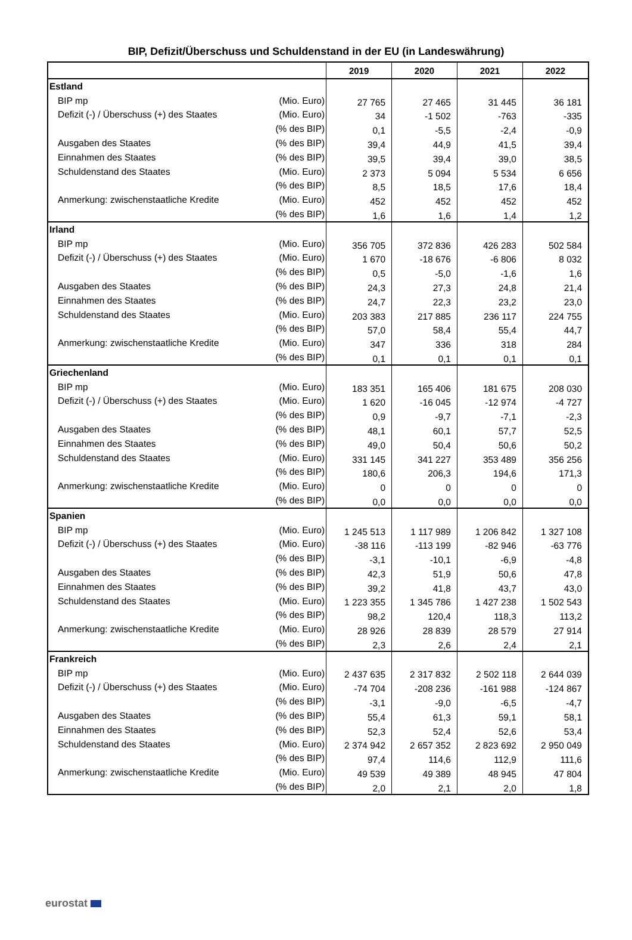BIP, Defizit/Überschuss und Schuldenstand in der EU (in Landeswährung)
| | | 2019 | 2020 | 2021 | 2022 |
| --- | --- | --- | --- | --- | --- |
| Estland | | | | | |
| BIP mp | (Mio. Euro) | 27 765 | 27 465 | 31 445 | 36 181 |
| Defizit (-) / Überschuss (+) des Staates | (Mio. Euro) | 34 | -1 502 | -763 | -335 |
| | (% des BIP) | 0,1 | -5,5 | -2,4 | -0,9 |
| Ausgaben des Staates | (% des BIP) | 39,4 | 44,9 | 41,5 | 39,4 |
| Einnahmen des Staates | (% des BIP) | 39,5 | 39,4 | 39,0 | 38,5 |
| Schuldenstand des Staates | (Mio. Euro) | 2 373 | 5 094 | 5 534 | 6 656 |
| | (% des BIP) | 8,5 | 18,5 | 17,6 | 18,4 |
| Anmerkung: zwischenstaatliche Kredite | (Mio. Euro) | 452 | 452 | 452 | 452 |
| | (% des BIP) | 1,6 | 1,6 | 1,4 | 1,2 |
| Irland | | | | | |
| BIP mp | (Mio. Euro) | 356 705 | 372 836 | 426 283 | 502 584 |
| Defizit (-) / Überschuss (+) des Staates | (Mio. Euro) | 1 670 | -18 676 | -6 806 | 8 032 |
| | (% des BIP) | 0,5 | -5,0 | -1,6 | 1,6 |
| Ausgaben des Staates | (% des BIP) | 24,3 | 27,3 | 24,8 | 21,4 |
| Einnahmen des Staates | (% des BIP) | 24,7 | 22,3 | 23,2 | 23,0 |
| Schuldenstand des Staates | (Mio. Euro) | 203 383 | 217 885 | 236 117 | 224 755 |
| | (% des BIP) | 57,0 | 58,4 | 55,4 | 44,7 |
| Anmerkung: zwischenstaatliche Kredite | (Mio. Euro) | 347 | 336 | 318 | 284 |
| | (% des BIP) | 0,1 | 0,1 | 0,1 | 0,1 |
| Griechenland | | | | | |
| BIP mp | (Mio. Euro) | 183 351 | 165 406 | 181 675 | 208 030 |
| Defizit (-) / Überschuss (+) des Staates | (Mio. Euro) | 1 620 | -16 045 | -12 974 | -4 727 |
| | (% des BIP) | 0,9 | -9,7 | -7,1 | -2,3 |
| Ausgaben des Staates | (% des BIP) | 48,1 | 60,1 | 57,7 | 52,5 |
| Einnahmen des Staates | (% des BIP) | 49,0 | 50,4 | 50,6 | 50,2 |
| Schuldenstand des Staates | (Mio. Euro) | 331 145 | 341 227 | 353 489 | 356 256 |
| | (% des BIP) | 180,6 | 206,3 | 194,6 | 171,3 |
| Anmerkung: zwischenstaatliche Kredite | (Mio. Euro) | 0 | 0 | 0 | 0 |
| | (% des BIP) | 0,0 | 0,0 | 0,0 | 0,0 |
| Spanien | | | | | |
| BIP mp | (Mio. Euro) | 1 245 513 | 1 117 989 | 1 206 842 | 1 327 108 |
| Defizit (-) / Überschuss (+) des Staates | (Mio. Euro) | -38 116 | -113 199 | -82 946 | -63 776 |
| | (% des BIP) | -3,1 | -10,1 | -6,9 | -4,8 |
| Ausgaben des Staates | (% des BIP) | 42,3 | 51,9 | 50,6 | 47,8 |
| Einnahmen des Staates | (% des BIP) | 39,2 | 41,8 | 43,7 | 43,0 |
| Schuldenstand des Staates | (Mio. Euro) | 1 223 355 | 1 345 786 | 1 427 238 | 1 502 543 |
| | (% des BIP) | 98,2 | 120,4 | 118,3 | 113,2 |
| Anmerkung: zwischenstaatliche Kredite | (Mio. Euro) | 28 926 | 28 839 | 28 579 | 27 914 |
| | (% des BIP) | 2,3 | 2,6 | 2,4 | 2,1 |
| Frankreich | | | | | |
| BIP mp | (Mio. Euro) | 2 437 635 | 2 317 832 | 2 502 118 | 2 644 039 |
| Defizit (-) / Überschuss (+) des Staates | (Mio. Euro) | -74 704 | -208 236 | -161 988 | -124 867 |
| | (% des BIP) | -3,1 | -9,0 | -6,5 | -4,7 |
| Ausgaben des Staates | (% des BIP) | 55,4 | 61,3 | 59,1 | 58,1 |
| Einnahmen des Staates | (% des BIP) | 52,3 | 52,4 | 52,6 | 53,4 |
| Schuldenstand des Staates | (Mio. Euro) | 2 374 942 | 2 657 352 | 2 823 692 | 2 950 049 |
| | (% des BIP) | 97,4 | 114,6 | 112,9 | 111,6 |
| Anmerkung: zwischenstaatliche Kredite | (Mio. Euro) | 49 539 | 49 389 | 48 945 | 47 804 |
| | (% des BIP) | 2,0 | 2,1 | 2,0 | 1,8 |
eurostat